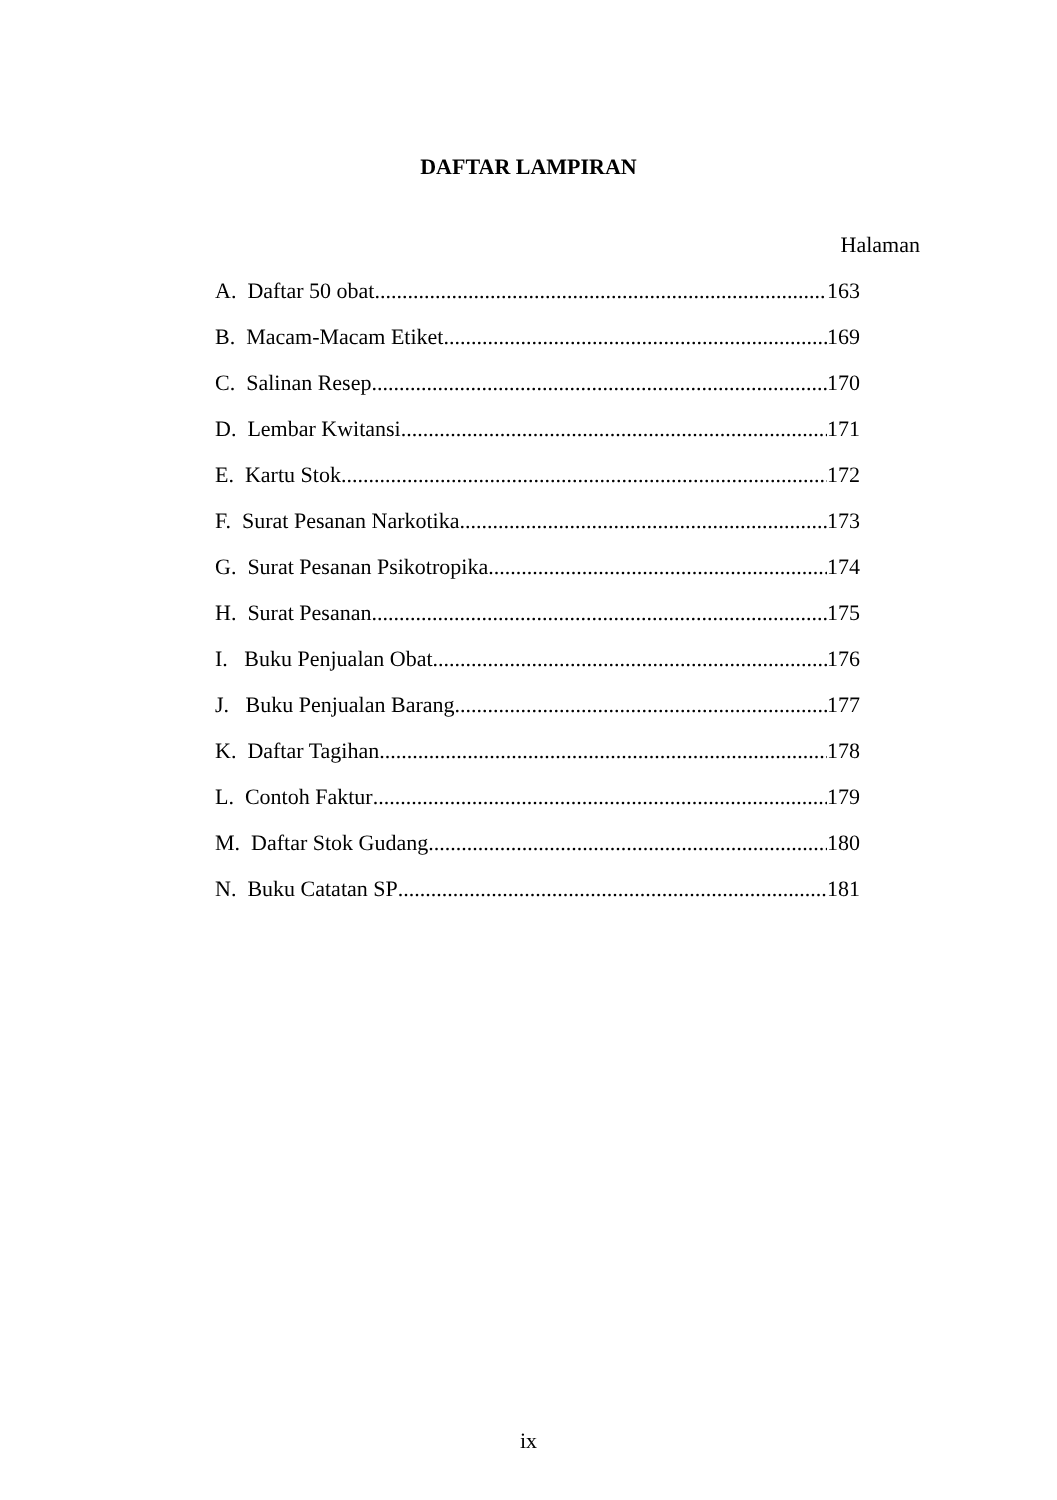DAFTAR LAMPIRAN
Halaman
A. Daftar 50 obat 163
B. Macam-Macam Etiket 169
C. Salinan Resep 170
D. Lembar Kwitansi 171
E. Kartu Stok 172
F. Surat Pesanan Narkotika 173
G. Surat Pesanan Psikotropika 174
H. Surat Pesanan 175
I. Buku Penjualan Obat 176
J. Buku Penjualan Barang 177
K. Daftar Tagihan 178
L. Contoh Faktur 179
M. Daftar Stok Gudang 180
N. Buku Catatan SP 181
ix